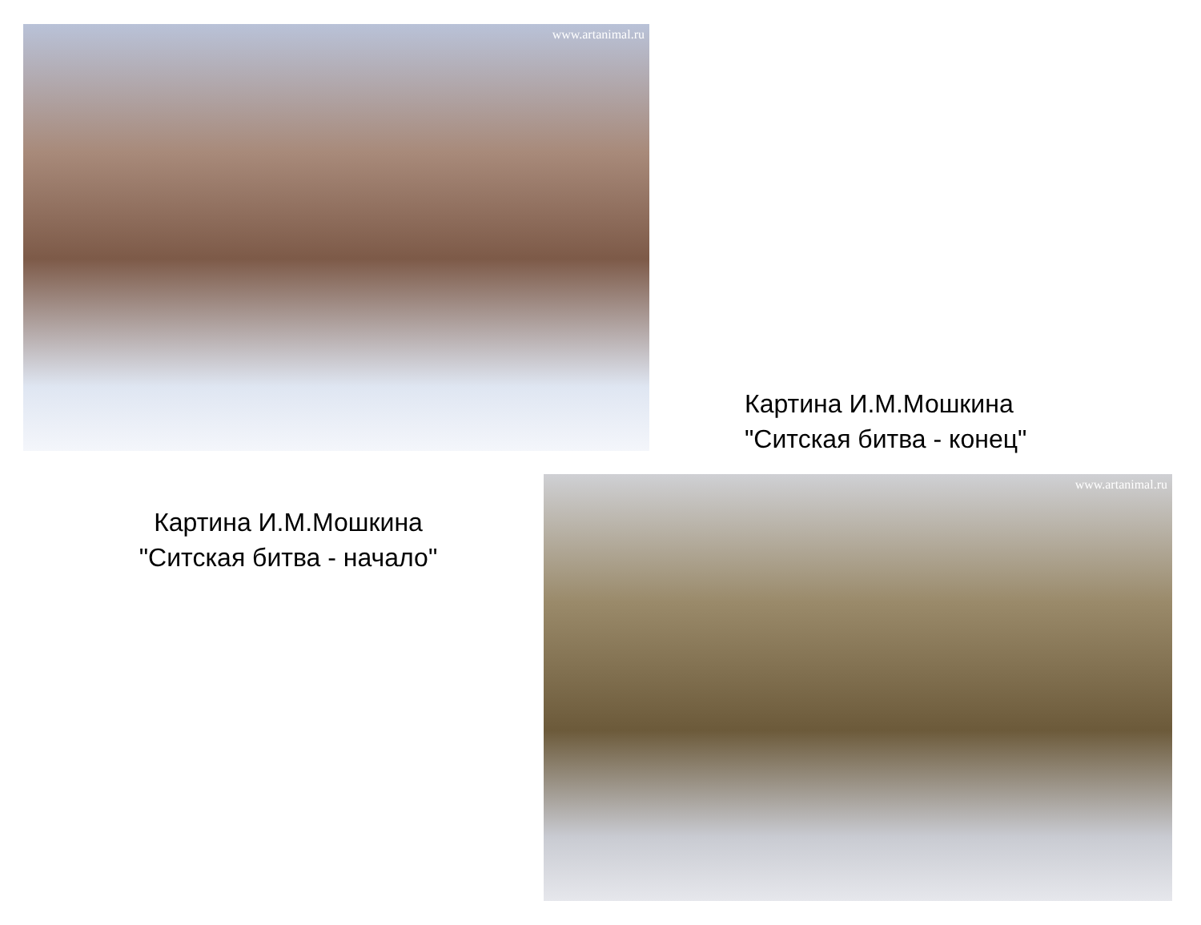www.artanimal.ru
Картина И.М.Мошкина
"Ситская битва - конец"
Картина И.М.Мошкина
"Ситская битва - начало"
www.artanimal.ru